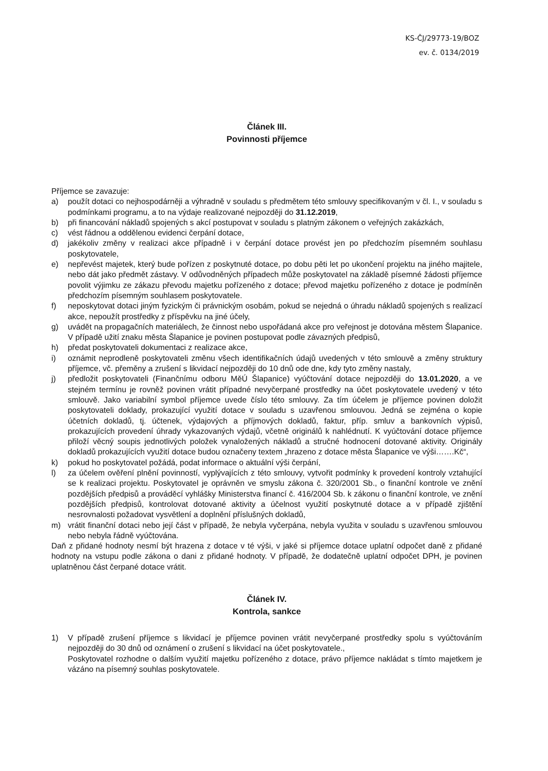KS-ČJ/29773-19/BOZ
ev. č. 0134/2019
Článek III.
Povinnosti příjemce
Příjemce se zavazuje:
a) použít dotaci co nejhospodárněji a výhradně v souladu s předmětem této smlouvy specifikovaným v čl. I., v souladu s podmínkami programu, a to na výdaje realizované nejpozději do 31.12.2019,
b) při financování nákladů spojených s akcí postupovat v souladu s platným zákonem o veřejných zakázkách,
c) vést řádnou a oddělenou evidenci čerpání dotace,
d) jakékoliv změny v realizaci akce případně i v čerpání dotace provést jen po předchozím písemném souhlasu poskytovatele,
e) nepřevést majetek, který bude pořízen z poskytnuté dotace, po dobu pěti let po ukončení projektu na jiného majitele, nebo dát jako předmět zástavy. V odůvodněných případech může poskytovatel na základě písemné žádosti příjemce povolit výjimku ze zákazu převodu majetku pořízeného z dotace; převod majetku pořízeného z dotace je podmíněn předchozím písemným souhlasem poskytovatele.
f) neposkytovat dotaci jiným fyzickým či právnickým osobám, pokud se nejedná o úhradu nákladů spojených s realizací akce, nepoužít prostředky z příspěvku na jiné účely,
g) uvádět na propagačních materiálech, že činnost nebo uspořádaná akce pro veřejnost je dotována městem Šlapanice. V případě užití znaku města Šlapanice je povinen postupovat podle závazných předpisů,
h) předat poskytovateli dokumentaci z realizace akce,
i) oznámit neprodleně poskytovateli změnu všech identifikačních údajů uvedených v této smlouvě a změny struktury příjemce, vč. přeměny a zrušení s likvidací nejpozději do 10 dnů ode dne, kdy tyto změny nastaly,
j) předložit poskytovateli (Finančnímu odboru MěÚ Šlapanice) vyúčtování dotace nejpozději do 13.01.2020, a ve stejném termínu je rovněž povinen vrátit případné nevyčerpané prostředky na účet poskytovatele uvedený v této smlouvě. Jako variabilní symbol příjemce uvede číslo této smlouvy. Za tím účelem je příjemce povinen doložit poskytovateli doklady, prokazující využití dotace v souladu s uzavřenou smlouvou. Jedná se zejména o kopie účetních dokladů, tj. účtenek, výdajových a příjmových dokladů, faktur, příp. smluv a bankovních výpisů, prokazujících provedení úhrady vykazovaných výdajů, včetně originálů k nahlédnutí. K vyúčtování dotace příjemce přiloží věcný soupis jednotlivých položek vynaložených nákladů a stručné hodnocení dotované aktivity. Originály dokladů prokazujících využití dotace budou označeny textem „hrazeno z dotace města Šlapanice ve výši…….Kč“,
k) pokud ho poskytovatel požádá, podat informace o aktuální výši čerpání,
l) za účelem ověření plnění povinností, vyplývajících z této smlouvy, vytvořit podmínky k provedení kontroly vztahující se k realizaci projektu. Poskytovatel je oprávněn ve smyslu zákona č. 320/2001 Sb., o finanční kontrole ve znění pozdějších předpisů a prováděcí vyhlášky Ministerstva financí č. 416/2004 Sb. k zákonu o finanční kontrole, ve znění pozdějších předpisů, kontrolovat dotované aktivity a účelnost využití poskytnuté dotace a v případě zjištění nesrovnalosti požadovat vysvětlení a doplnění příslušných dokladů,
m) vrátit finanční dotaci nebo její část v případě, že nebyla vyčerpána, nebyla využita v souladu s uzavřenou smlouvou nebo nebyla řádně vyúčtována.
Daň z přidané hodnoty nesmí být hrazena z dotace v té výši, v jaké si příjemce dotace uplatní odpočet daně z přidané hodnoty na vstupu podle zákona o dani z přidané hodnoty. V případě, že dodatečně uplatní odpočet DPH, je povinen uplatněnou část čerpané dotace vrátit.
Článek IV.
Kontrola, sankce
1) V případě zrušení příjemce s likvidací je příjemce povinen vrátit nevyčerpané prostředky spolu s vyúčtováním nejpozději do 30 dnů od oznámení o zrušení s likvidací na účet poskytovatele.,
Poskytovatel rozhodne o dalším využití majetku pořízeného z dotace, právo příjemce nakládat s tímto majetkem je vázáno na písemný souhlas poskytovatele.